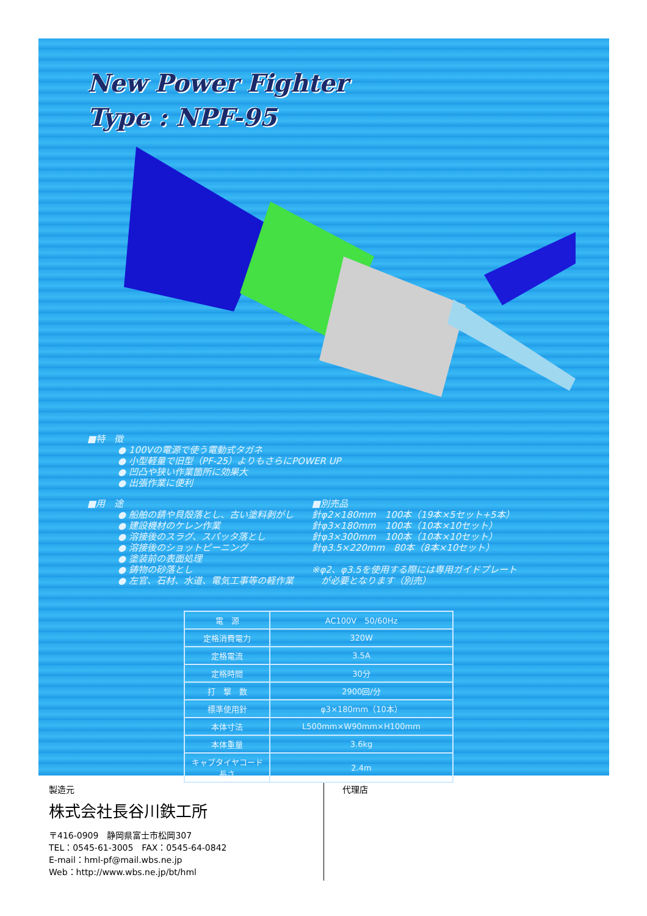New Power Fighter
Type : NPF-95
■特　徴
● 100Vの電源で使う電動式タガネ
● 小型軽量で旧型（PF-25）よりもさらにPOWER UP
● 凹凸や狭い作業箇所に効果大
● 出張作業に便利
■用　途
● 船舶の錆や貝殻落とし、古い塗料剥がし
● 建設機材のケレン作業
● 溶接後のスラグ、スパッタ落とし
● 溶接後のショットピーニング
● 塗装前の表面処理
● 鋳物の砂落とし
● 左官、石材、水道、電気工事等の軽作業
■別売品
針φ2×180mm　100本（19本×5セット+5本）
針φ3×180mm　100本（10本×10セット）
針φ3×300mm　100本（10本×10セット）
針φ3.5×220mm　80本（8本×10セット）
※φ2、φ3.5を使用する際には専用ガイドプレート
　が必要となります（別売）
| 電 源 | AC100V 50/60Hz |
| 定格消費電力 | 320W |
| 定格電流 | 3.5A |
| 定格時間 | 30分 |
| 打 撃 数 | 2900回/分 |
| 標準使用針 | φ3×180mm（10本） |
| 本体寸法 | L500mm×W90mm×H100mm |
| 本体重量 | 3.6kg |
| キャブタイヤコード長さ | 2.4m |
製造元
株式会社長谷川鉄工所
〒416-0909　静岡県富士市松岡307
TEL：0545-61-3005　FAX：0545-64-0842
E-mail：hml-pf@mail.wbs.ne.jp
Web：http://www.wbs.ne.jp/bt/hml
代理店